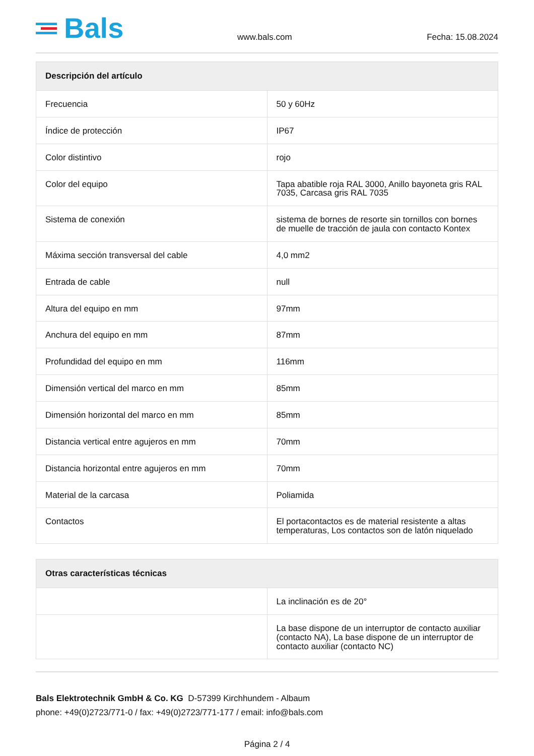Bals
www.bals.com
Fecha: 15.08.2024
| Descripción del artículo | |
| --- | --- |
| Frecuencia | 50 y 60Hz |
| Índice de protección | IP67 |
| Color distintivo | rojo |
| Color del equipo | Tapa abatible roja RAL 3000, Anillo bayoneta gris RAL 7035, Carcasa gris RAL 7035 |
| Sistema de conexión | sistema de bornes de resorte sin tornillos con bornes de muelle de tracción de jaula con contacto Kontex |
| Máxima sección transversal del cable | 4,0 mm2 |
| Entrada de cable | null |
| Altura del equipo en mm | 97mm |
| Anchura del equipo en mm | 87mm |
| Profundidad del equipo en mm | 116mm |
| Dimensión vertical del marco en mm | 85mm |
| Dimensión horizontal del marco en mm | 85mm |
| Distancia vertical entre agujeros en mm | 70mm |
| Distancia horizontal entre agujeros en mm | 70mm |
| Material de la carcasa | Poliamida |
| Contactos | El portacontactos es de material resistente a altas temperaturas, Los contactos son de latón niquelado |
| Otras características técnicas | |
| --- | --- |
| | La inclinación es de 20° |
| | La base dispone de un interruptor de contacto auxiliar (contacto NA), La base dispone de un interruptor de contacto auxiliar (contacto NC) |
Bals Elektrotechnik GmbH & Co. KG D-57399 Kirchhundem - Albaum
phone: +49(0)2723/771-0 / fax: +49(0)2723/771-177 / email: info@bals.com
Página 2 / 4